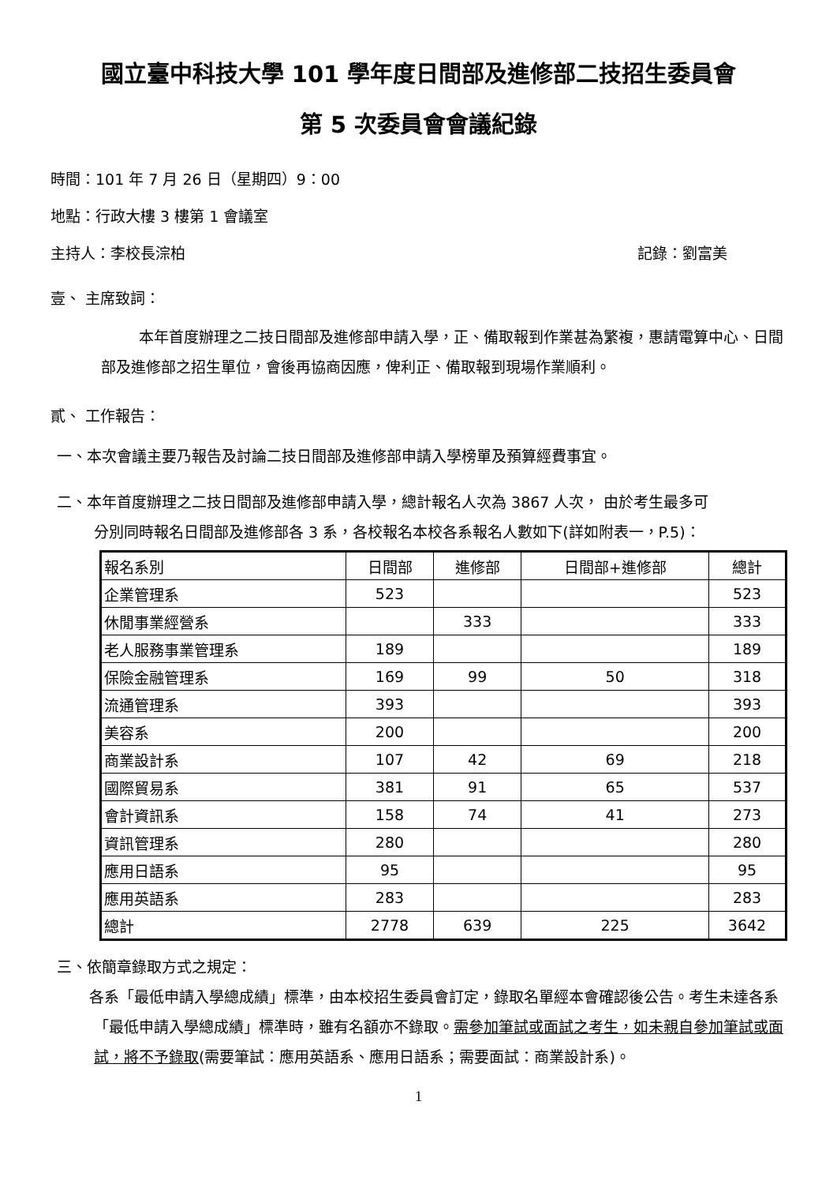國立臺中科技大學 101 學年度日間部及進修部二技招生委員會
第 5 次委員會會議紀錄
時間：101 年 7 月 26 日（星期四）9：00
地點：行政大樓 3 樓第 1 會議室
主持人：李校長淙柏 記錄：劉富美
壹、 主席致詞：
本年首度辦理之二技日間部及進修部申請入學，正、備取報到作業甚為繁複，惠請電算中心、日間部及進修部之招生單位，會後再協商因應，俾利正、備取報到現場作業順利。
貳、 工作報告：
一、本次會議主要乃報告及討論二技日間部及進修部申請入學榜單及預算經費事宜。
二、本年首度辦理之二技日間部及進修部申請入學，總計報名人次為 3867 人次， 由於考生最多可
分別同時報名日間部及進修部各 3 系，各校報名本校各系報名人數如下(詳如附表一，P.5)：
| 報名系別 | 日間部 | 進修部 | 日間部+進修部 | 總計 |
| 企業管理系 | 523 | | | 523 |
| 休閒事業經營系 | | 333 | | 333 |
| 老人服務事業管理系 | 189 | | | 189 |
| 保險金融管理系 | 169 | 99 | 50 | 318 |
| 流通管理系 | 393 | | | 393 |
| 美容系 | 200 | | | 200 |
| 商業設計系 | 107 | 42 | 69 | 218 |
| 國際貿易系 | 381 | 91 | 65 | 537 |
| 會計資訊系 | 158 | 74 | 41 | 273 |
| 資訊管理系 | 280 | | | 280 |
| 應用日語系 | 95 | | | 95 |
| 應用英語系 | 283 | | | 283 |
| 總計 | 2778 | 639 | 225 | 3642 |
三、依簡章錄取方式之規定：
各系「最低申請入學總成績」標準，由本校招生委員會訂定，錄取名單經本會確認後公告。考生未達各系「最低申請入學總成績」標準時，雖有名額亦不錄取。需參加筆試或面試之考生，如未親自參加筆試或面試，將不予錄取(需要筆試：應用英語系、應用日語系；需要面試：商業設計系)。
1